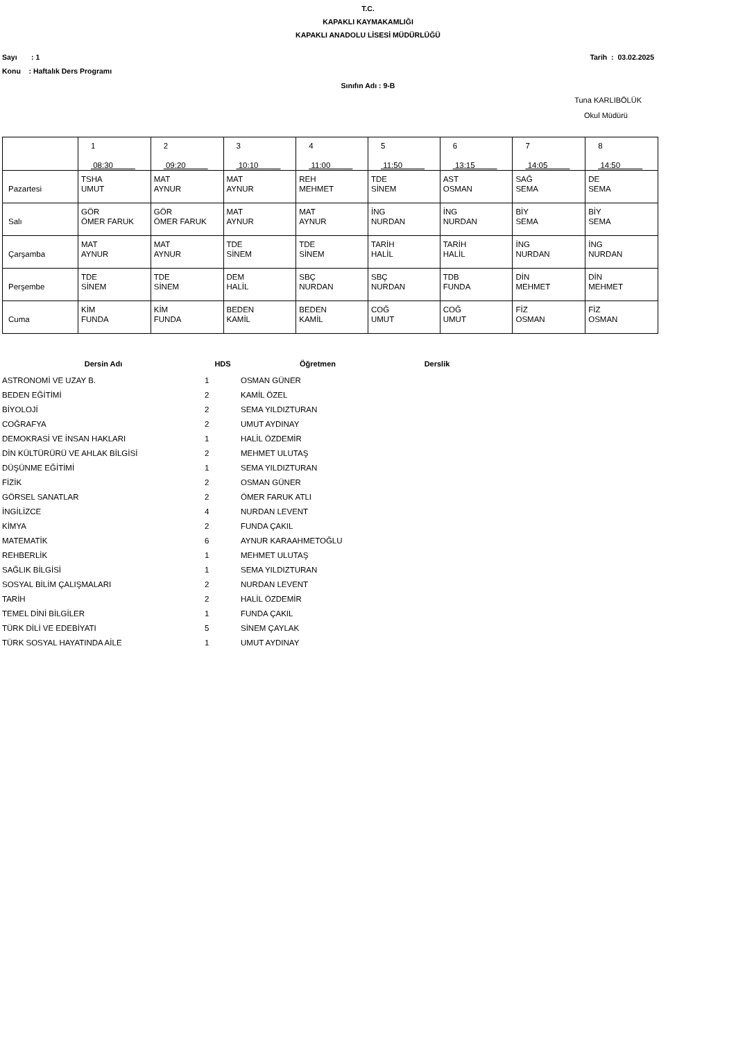T.C.
KAPAKLI KAYMAKAMLIĞI
KAPAKLI ANADOLU LİSESİ MÜDÜRLÜĞÜ
Sayı : 1 Tarih : 03.02.2025
Konu : Haftalık Ders Programı
Sınıfın Adı : 9-B
Tuna KARLIBÖLÜK
Okul Müdürü
| | 1 08:30 | 2 09:20 | 3 10:10 | 4 11:00 | 5 11:50 | 6 13:15 | 7 14:05 | 8 14:50 |
| Pazartesi | TSHA UMUT | MAT AYNUR | MAT AYNUR | REH MEHMET | TDE SİNEM | AST OSMAN | SAĞ SEMA | DE SEMA |
| Salı | GÖR ÖMER FARUK | GÖR ÖMER FARUK | MAT AYNUR | MAT AYNUR | İNG NURDAN | İNG NURDAN | BİY SEMA | BİY SEMA |
| Çarşamba | MAT AYNUR | MAT AYNUR | TDE SİNEM | TDE SİNEM | TARİH HALİL | TARİH HALİL | İNG NURDAN | İNG NURDAN |
| Perşembe | TDE SİNEM | TDE SİNEM | DEM HALİL | SBÇ NURDAN | SBÇ NURDAN | TDB FUNDA | DİN MEHMET | DİN MEHMET |
| Cuma | KİM FUNDA | KİM FUNDA | BEDEN KAMİL | BEDEN KAMİL | COĞ UMUT | COĞ UMUT | FİZ OSMAN | FİZ OSMAN |
| Dersin Adı | HDS | Öğretmen | Derslik |
| --- | --- | --- | --- |
| ASTRONOMİ VE UZAY B. | 1 | OSMAN GÜNER | |
| BEDEN EĞİTİMİ | 2 | KAMİL ÖZEL | |
| BİYOLOJİ | 2 | SEMA YILDIZTURAN | |
| COĞRAFYA | 2 | UMUT AYDINAY | |
| DEMOKRASİ VE İNSAN HAKLARI | 1 | HALİL ÖZDEMİR | |
| DİN KÜLTÜRÜRÜ VE AHLAK BİLGİSİ | 2 | MEHMET ULUTAŞ | |
| DÜŞÜNME EĞİTİMİ | 1 | SEMA YILDIZTURAN | |
| FİZİK | 2 | OSMAN GÜNER | |
| GÖRSEL SANATLAR | 2 | ÖMER FARUK ATLI | |
| İNGİLİZCE | 4 | NURDAN LEVENT | |
| KİMYA | 2 | FUNDA ÇAKIL | |
| MATEMATİK | 6 | AYNUR KARAAHMETOĞLU | |
| REHBERLİK | 1 | MEHMET ULUTAŞ | |
| SAĞLIK BİLGİSİ | 1 | SEMA YILDIZTURAN | |
| SOSYAL BİLİM ÇALIŞMALARI | 2 | NURDAN LEVENT | |
| TARİH | 2 | HALİL ÖZDEMİR | |
| TEMEL DİNİ BİLGİLER | 1 | FUNDA ÇAKIL | |
| TÜRK DİLİ VE EDEBİYATI | 5 | SİNEM ÇAYLAK | |
| TÜRK SOSYAL HAYATINDA AİLE | 1 | UMUT AYDINAY | |